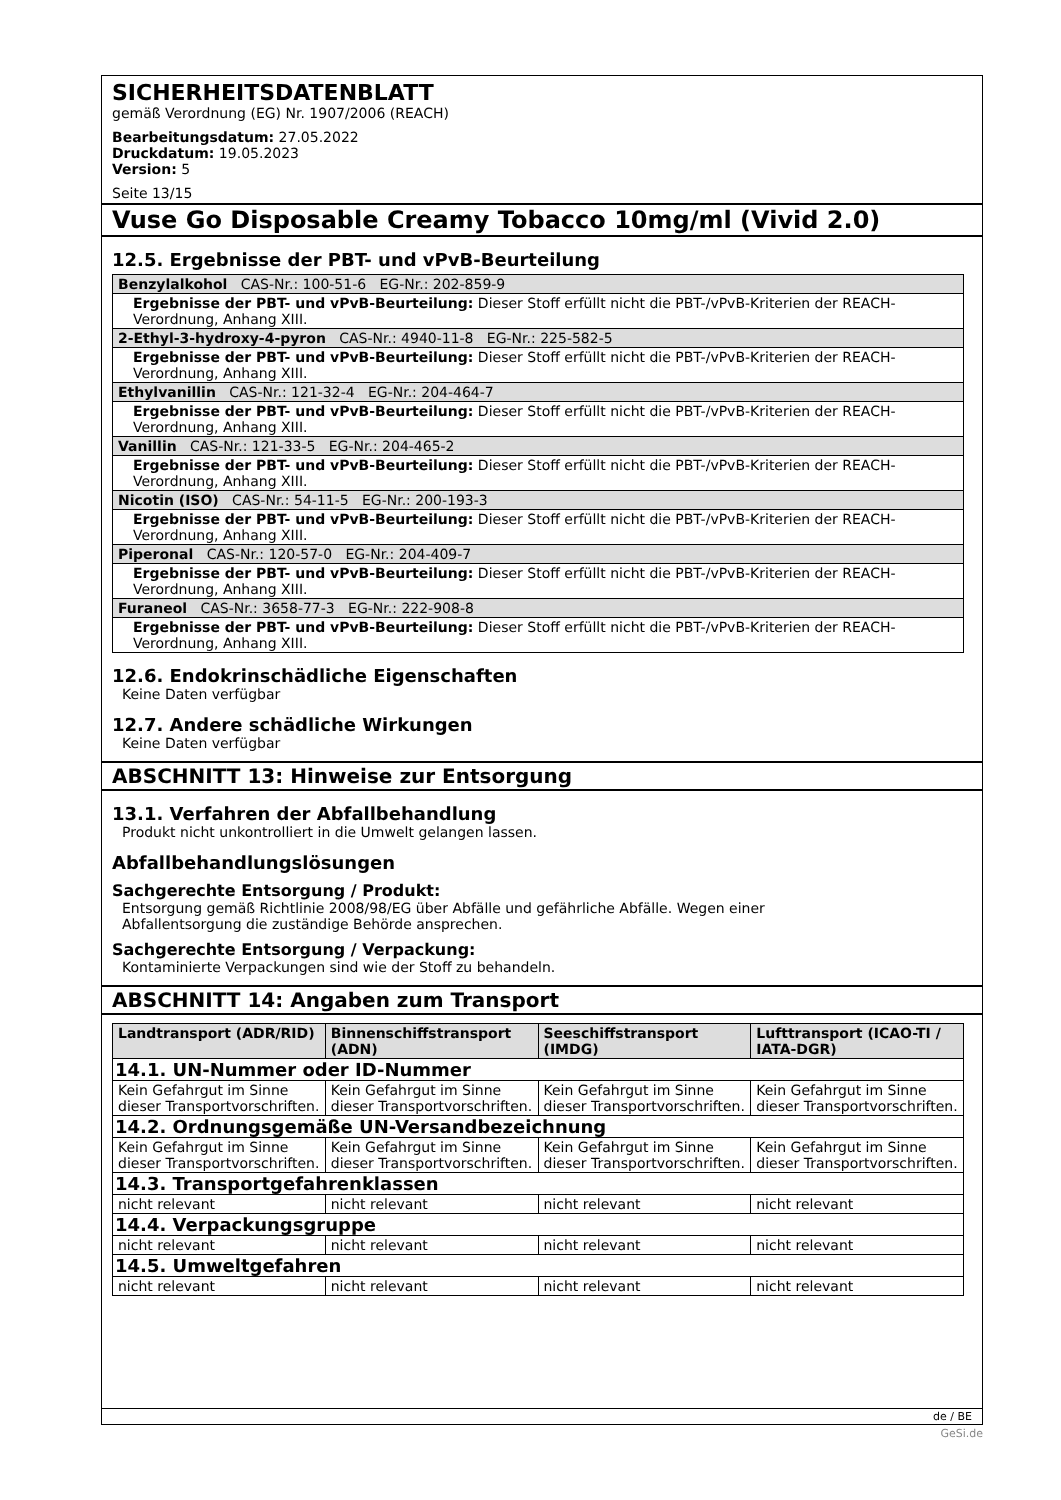SICHERHEITSDATENBLATT
gemäß Verordnung (EG) Nr. 1907/2006 (REACH)
Bearbeitungsdatum: 27.05.2022
Druckdatum: 19.05.2023
Version: 5
Seite 13/15
Vuse Go Disposable Creamy Tobacco 10mg/ml (Vivid 2.0)
12.5. Ergebnisse der PBT- und vPvB-Beurteilung
| Benzylalkohol CAS-Nr.: 100-51-6 EG-Nr.: 202-859-9 |
| Ergebnisse der PBT- und vPvB-Beurteilung: Dieser Stoff erfüllt nicht die PBT-/vPvB-Kriterien der REACH-Verordnung, Anhang XIII. |
| 2-Ethyl-3-hydroxy-4-pyron CAS-Nr.: 4940-11-8 EG-Nr.: 225-582-5 |
| Ergebnisse der PBT- und vPvB-Beurteilung: Dieser Stoff erfüllt nicht die PBT-/vPvB-Kriterien der REACH-Verordnung, Anhang XIII. |
| Ethylvanillin CAS-Nr.: 121-32-4 EG-Nr.: 204-464-7 |
| Ergebnisse der PBT- und vPvB-Beurteilung: Dieser Stoff erfüllt nicht die PBT-/vPvB-Kriterien der REACH-Verordnung, Anhang XIII. |
| Vanillin CAS-Nr.: 121-33-5 EG-Nr.: 204-465-2 |
| Ergebnisse der PBT- und vPvB-Beurteilung: Dieser Stoff erfüllt nicht die PBT-/vPvB-Kriterien der REACH-Verordnung, Anhang XIII. |
| Nicotin (ISO) CAS-Nr.: 54-11-5 EG-Nr.: 200-193-3 |
| Ergebnisse der PBT- und vPvB-Beurteilung: Dieser Stoff erfüllt nicht die PBT-/vPvB-Kriterien der REACH-Verordnung, Anhang XIII. |
| Piperonal CAS-Nr.: 120-57-0 EG-Nr.: 204-409-7 |
| Ergebnisse der PBT- und vPvB-Beurteilung: Dieser Stoff erfüllt nicht die PBT-/vPvB-Kriterien der REACH-Verordnung, Anhang XIII. |
| Furaneol CAS-Nr.: 3658-77-3 EG-Nr.: 222-908-8 |
| Ergebnisse der PBT- und vPvB-Beurteilung: Dieser Stoff erfüllt nicht die PBT-/vPvB-Kriterien der REACH-Verordnung, Anhang XIII. |
12.6. Endokrinschädliche Eigenschaften
Keine Daten verfügbar
12.7. Andere schädliche Wirkungen
Keine Daten verfügbar
ABSCHNITT 13: Hinweise zur Entsorgung
13.1. Verfahren der Abfallbehandlung
Produkt nicht unkontrolliert in die Umwelt gelangen lassen.
Abfallbehandlungslösungen
Sachgerechte Entsorgung / Produkt:
Entsorgung gemäß Richtlinie 2008/98/EG über Abfälle und gefährliche Abfälle. Wegen einer
Abfallentsorgung die zuständige Behörde ansprechen.
Sachgerechte Entsorgung / Verpackung:
Kontaminierte Verpackungen sind wie der Stoff zu behandeln.
ABSCHNITT 14: Angaben zum Transport
| Landtransport (ADR/RID) | Binnenschiffstransport (ADN) | Seeschiffstransport (IMDG) | Lufttransport (ICAO-TI / IATA-DGR) |
| --- | --- | --- | --- |
| 14.1. UN-Nummer oder ID-Nummer | | | |
| Kein Gefahrgut im Sinne dieser Transportvorschriften. | Kein Gefahrgut im Sinne dieser Transportvorschriften. | Kein Gefahrgut im Sinne dieser Transportvorschriften. | Kein Gefahrgut im Sinne dieser Transportvorschriften. |
| 14.2. Ordnungsgemäße UN-Versandbezeichnung | | | |
| Kein Gefahrgut im Sinne dieser Transportvorschriften. | Kein Gefahrgut im Sinne dieser Transportvorschriften. | Kein Gefahrgut im Sinne dieser Transportvorschriften. | Kein Gefahrgut im Sinne dieser Transportvorschriften. |
| 14.3. Transportgefahrenklassen | | | |
| nicht relevant | nicht relevant | nicht relevant | nicht relevant |
| 14.4. Verpackungsgruppe | | | |
| nicht relevant | nicht relevant | nicht relevant | nicht relevant |
| 14.5. Umweltgefahren | | | |
| nicht relevant | nicht relevant | nicht relevant | nicht relevant |
de / BE
GeSi.de